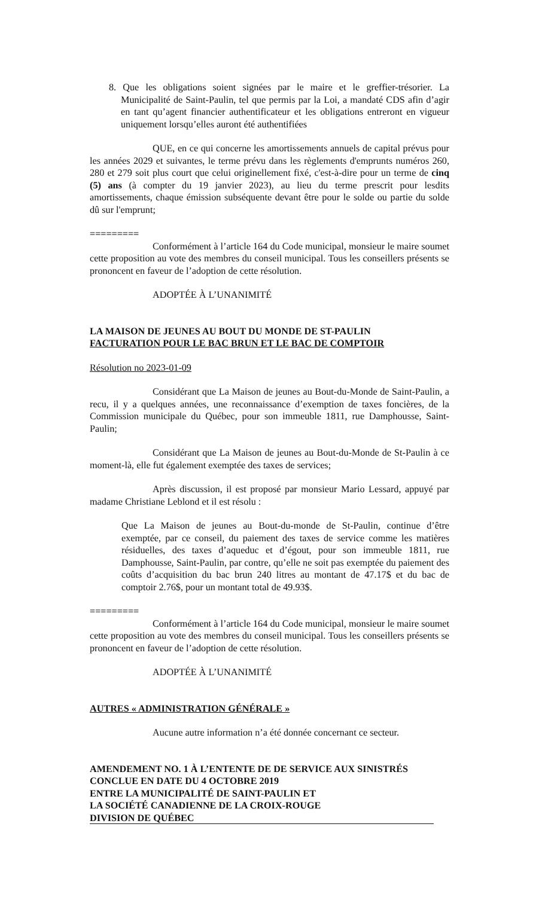8. Que les obligations soient signées par le maire et le greffier-trésorier. La Municipalité de Saint-Paulin, tel que permis par la Loi, a mandaté CDS afin d’agir en tant qu’agent financier authentificateur et les obligations entreront en vigueur uniquement lorsqu’elles auront été authentifiées
QUE, en ce qui concerne les amortissements annuels de capital prévus pour les années 2029 et suivantes, le terme prévu dans les règlements d'emprunts numéros 260, 280 et 279 soit plus court que celui originellement fixé, c'est-à-dire pour un terme de cinq (5) ans (à compter du 19 janvier 2023), au lieu du terme prescrit pour lesdits amortissements, chaque émission subséquente devant être pour le solde ou partie du solde dû sur l'emprunt;
=========
Conformément à l’article 164 du Code municipal, monsieur le maire soumet cette proposition au vote des membres du conseil municipal. Tous les conseillers présents se prononcent en faveur de l’adoption de cette résolution.
ADOPTÉE À L’UNANIMITÉ
LA MAISON DE JEUNES AU BOUT DU MONDE DE ST-PAULIN
FACTURATION POUR LE BAC BRUN ET LE BAC DE COMPTOIR
Résolution no 2023-01-09
Considérant que La Maison de jeunes au Bout-du-Monde de Saint-Paulin, a recu, il y a quelques années, une reconnaissance d’exemption de taxes foncières, de la Commission municipale du Québec, pour son immeuble 1811, rue Damphousse, Saint-Paulin;
Considérant que La Maison de jeunes au Bout-du-Monde de St-Paulin à ce moment-là, elle fut également exemptée des taxes de services;
Après discussion, il est proposé par monsieur Mario Lessard, appuyé par madame Christiane Leblond et il est résolu :
Que La Maison de jeunes au Bout-du-monde de St-Paulin, continue d’être exemptée, par ce conseil, du paiement des taxes de service comme les matières résiduelles, des taxes d’aqueduc et d’égout, pour son immeuble 1811, rue Damphousse, Saint-Paulin, par contre, qu’elle ne soit pas exemptée du paiement des coûts d’acquisition du bac brun 240 litres au montant de 47.17$ et du bac de comptoir 2.76$, pour un montant total de 49.93$.
=========
Conformément à l’article 164 du Code municipal, monsieur le maire soumet cette proposition au vote des membres du conseil municipal. Tous les conseillers présents se prononcent en faveur de l’adoption de cette résolution.
ADOPTÉE À L’UNANIMITÉ
AUTRES « ADMINISTRATION GÉNÉRALE »
Aucune autre information n’a été donnée concernant ce secteur.
AMENDEMENT NO. 1 À L’ENTENTE DE DE SERVICE AUX SINISTRÉS
CONCLUE EN DATE DU 4 OCTOBRE 2019
ENTRE LA MUNICIPALITÉ DE SAINT-PAULIN ET
LA SOCIÉTÉ CANADIENNE DE LA CROIX-ROUGE
DIVISION DE QUÉBEC